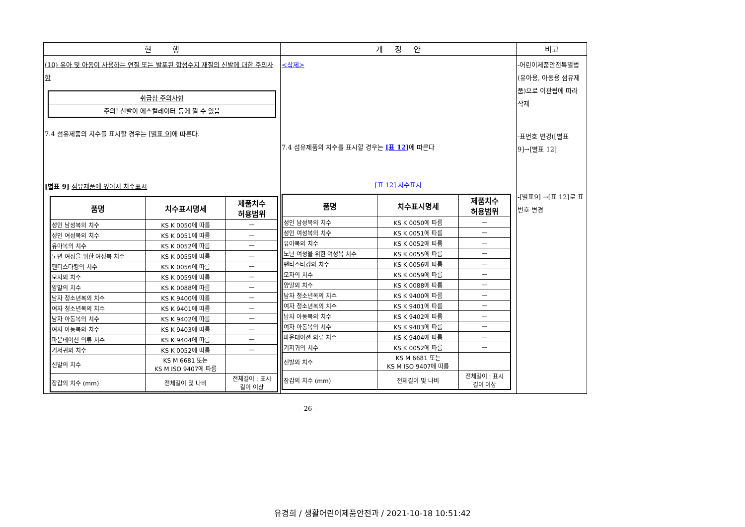| 현 행 | 개 정 안 | 비고 |
| --- | --- | --- |
| (10) 유아 및 아동이 사용하는 연질 또는 발포된 합성수지 재질의 신발에 대한 주의사항 / 취급상 주의사항 / / 주의! 신발이 에스컬레이터 등에 낄 수 있음 / 7.4 섬유제품의 치수를 표시할 경우는 [별표 9] 에 따른다. [별표 9] 섬유제품에 있어서 치수표시 / 품명 / 치수표시명세 / 제품치수 허용범위 / / --- / --- / --- / / 성인 남성복의 치수 / KS K 0050에 따름 / — / / 성인 여성복의 치수 / KS K 0051에 따름 / — / / 유아복의 치수 / KS K 0052에 따름 / — / / 노년 여성을 위한 여성복 치수 / KS K 0055에 따름 / — / / 팬티스타킹의 치수 / KS K 0056에 따름 / — / / 모자의 치수 / KS K 0059에 따름 / — / / 양말의 치수 / KS K 0088에 따름 / — / / 남자 청소년복의 치수 / KS K 9400에 따름 / — / / 여자 청소년복의 치수 / KS K 9401에 따름 / — / / 남자 아동복의 치수 / KS K 9402에 따름 / — / / 여자 아동복의 치수 / KS K 9403에 따름 / — / / 파운데이션 의류 치수 / KS K 9404에 따름 / — / / 기저귀의 치수 / KS K 0052에 따름 / — / / 신발의 치수 / KS M 6681 또는 KS M ISO 9407에 따름 / / / 장갑의 치수 (mm) / 전체길이 및 나비 / 전체길이 : 표시 길이 이상 / | <삭제> 7.4 섬유제품의 치수를 표시할 경우는 [표 12] 에 따른다 [표 12] 치수표시 / 품명 / 치수표시명세 / 제품치수 허용범위 / / --- / --- / --- / / 성인 남성복의 치수 / KS K 0050에 따름 / — / / 성인 여성복의 치수 / KS K 0051에 따름 / — / / 유아복의 치수 / KS K 0052에 따름 / — / / 노년 여성을 위한 여성복 치수 / KS K 0055에 따름 / — / / 팬티스타킹의 치수 / KS K 0056에 따름 / — / / 모자의 치수 / KS K 0059에 따름 / — / / 양말의 치수 / KS K 0088에 따름 / — / / 남자 청소년복의 치수 / KS K 9400에 따름 / — / / 여자 청소년복의 치수 / KS K 9401에 따름 / — / / 남자 아동복의 치수 / KS K 9402에 따름 / — / / 여자 아동복의 치수 / KS K 9403에 따름 / — / / 파운데이션 의류 치수 / KS K 9404에 따름 / — / / 기저귀의 치수 / KS K 0052에 따름 / — / / 신발의 치수 / KS M 6681 또는 KS M ISO 9407에 따름 / / / 장갑의 치수 (mm) / 전체길이 및 나비 / 전체길이 : 표시 길이 이상 / | -어린이제품안전특별법(유아용, 아동용 섬유제품)으로 이관됨에 따라 삭제 -표번호 변경([별표 9]→[별표 12] -[별표9] →[표 12]로 표번호 변경 |
- 26 -
유경희 / 생활어린이제품안전과 / 2021-10-18 10:51:42